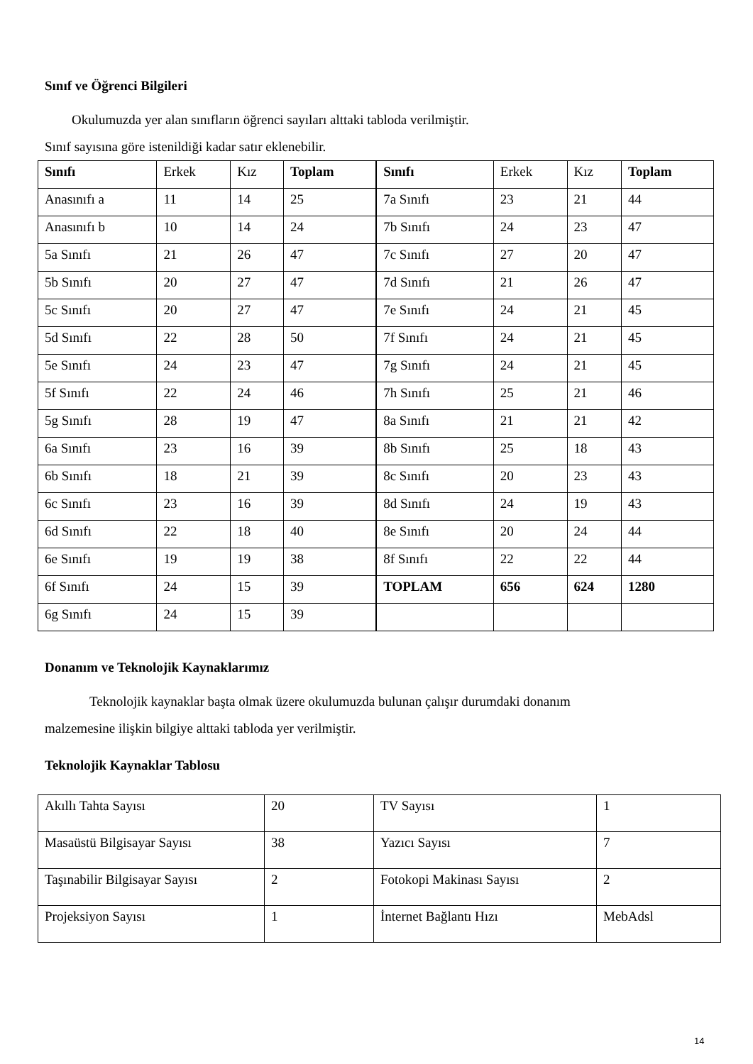Sınıf ve Öğrenci Bilgileri
Okulumuzda yer alan sınıfların öğrenci sayıları alttaki tabloda verilmiştir.
Sınıf sayısına göre istenildiği kadar satır eklenebilir.
| Sınıfı | Erkek | Kız | Toplam | Sınıfı | Erkek | Kız | Toplam |
| Anasınıfı a | 11 | 14 | 25 | 7a Sınıfı | 23 | 21 | 44 |
| Anasınıfı b | 10 | 14 | 24 | 7b Sınıfı | 24 | 23 | 47 |
| 5a Sınıfı | 21 | 26 | 47 | 7c Sınıfı | 27 | 20 | 47 |
| 5b Sınıfı | 20 | 27 | 47 | 7d Sınıfı | 21 | 26 | 47 |
| 5c Sınıfı | 20 | 27 | 47 | 7e Sınıfı | 24 | 21 | 45 |
| 5d Sınıfı | 22 | 28 | 50 | 7f Sınıfı | 24 | 21 | 45 |
| 5e Sınıfı | 24 | 23 | 47 | 7g Sınıfı | 24 | 21 | 45 |
| 5f Sınıfı | 22 | 24 | 46 | 7h Sınıfı | 25 | 21 | 46 |
| 5g Sınıfı | 28 | 19 | 47 | 8a Sınıfı | 21 | 21 | 42 |
| 6a Sınıfı | 23 | 16 | 39 | 8b Sınıfı | 25 | 18 | 43 |
| 6b Sınıfı | 18 | 21 | 39 | 8c Sınıfı | 20 | 23 | 43 |
| 6c Sınıfı | 23 | 16 | 39 | 8d Sınıfı | 24 | 19 | 43 |
| 6d Sınıfı | 22 | 18 | 40 | 8e Sınıfı | 20 | 24 | 44 |
| 6e Sınıfı | 19 | 19 | 38 | 8f Sınıfı | 22 | 22 | 44 |
| 6f Sınıfı | 24 | 15 | 39 | TOPLAM | 656 | 624 | 1280 |
| 6g Sınıfı | 24 | 15 | 39 | | | | |
Donanım ve Teknolojik Kaynaklarımız
Teknolojik kaynaklar başta olmak üzere okulumuzda bulunan çalışır durumdaki donanım
malzemesine ilişkin bilgiye alttaki tabloda yer verilmiştir.
Teknolojik Kaynaklar Tablosu
| Akıllı Tahta Sayısı | 20 | TV Sayısı | 1 |
| Masaüstü Bilgisayar Sayısı | 38 | Yazıcı Sayısı | 7 |
| Taşınabilir Bilgisayar Sayısı | 2 | Fotokopi Makinası Sayısı | 2 |
| Projeksiyon Sayısı | 1 | İnternet Bağlantı Hızı | MebAdsl |
14